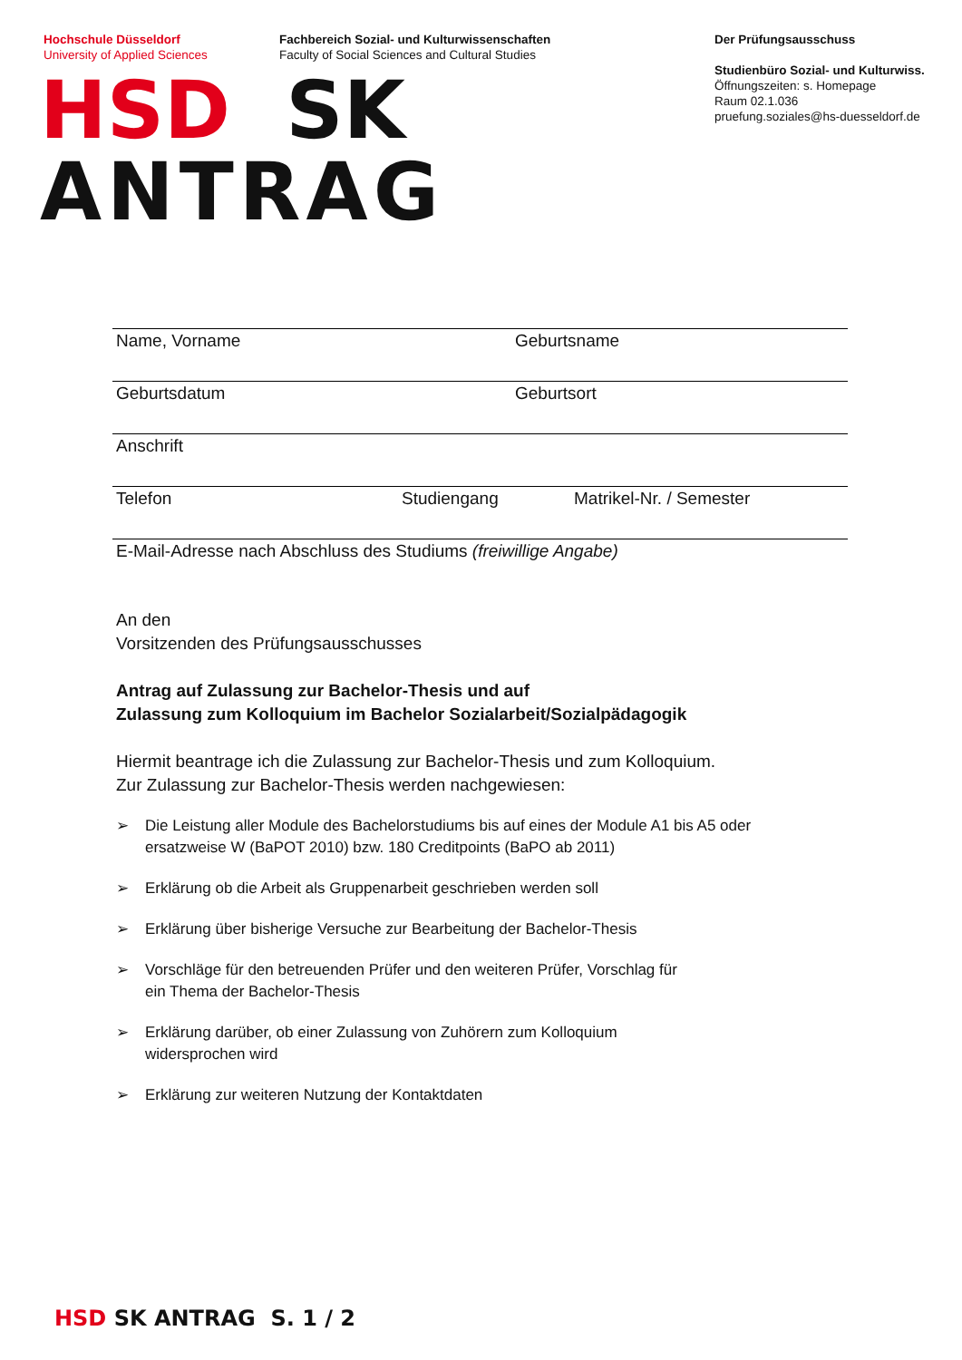Hochschule Düsseldorf
University of Applied Sciences
Fachbereich Sozial- und Kulturwissenschaften
Faculty of Social Sciences and Cultural Studies
Der Prüfungsausschuss
Studienbüro Sozial- und Kulturwiss.
Öffnungszeiten: s. Homepage
Raum 02.1.036
pruefung.soziales@hs-duesseldorf.de
HSD SK
ANTRAG
Name, Vorname Geburtsname
Geburtsdatum Geburtsort
Anschrift
Telefon Studiengang Matrikel-Nr. / Semester
E-Mail-Adresse nach Abschluss des Studiums (freiwillige Angabe)
An den
Vorsitzenden des Prüfungsausschusses
Antrag auf Zulassung zur Bachelor-Thesis und auf
Zulassung zum Kolloquium im Bachelor Sozialarbeit/Sozialpädagogik
Hiermit beantrage ich die Zulassung zur Bachelor-Thesis und zum Kolloquium.
Zur Zulassung zur Bachelor-Thesis werden nachgewiesen:
➢ Die Leistung aller Module des Bachelorstudiums bis auf eines der Module A1 bis A5 oder
ersatzweise W (BaPOT 2010) bzw. 180 Creditpoints (BaPO ab 2011)
➢ Erklärung ob die Arbeit als Gruppenarbeit geschrieben werden soll
➢ Erklärung über bisherige Versuche zur Bearbeitung der Bachelor-Thesis
➢ Vorschläge für den betreuenden Prüfer und den weiteren Prüfer, Vorschlag für
ein Thema der Bachelor-Thesis
➢ Erklärung darüber, ob einer Zulassung von Zuhörern zum Kolloquium
widersprochen wird
➢ Erklärung zur weiteren Nutzung der Kontaktdaten
HSD SK ANTRAG S. 1 / 2